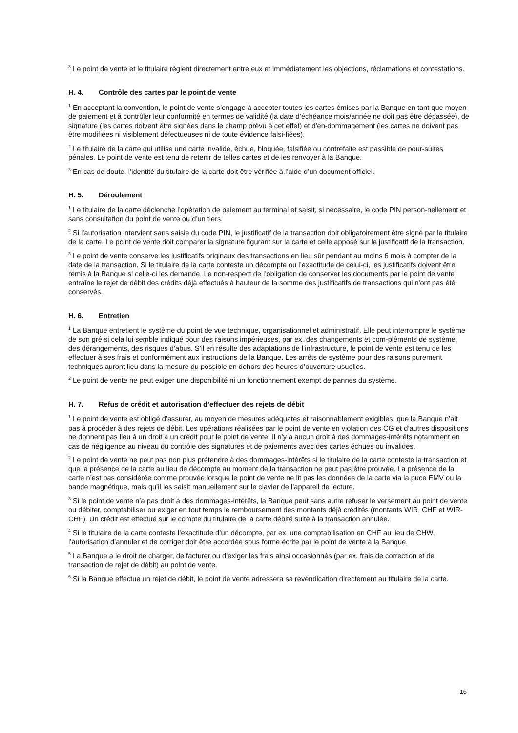<sup>3</sup> Le point de vente et le titulaire règlent directement entre eux et immédiatement les objections, réclamations et contestations.
H. 4. Contrôle des cartes par le point de vente
<sup>1</sup> En acceptant la convention, le point de vente s’engage à accepter toutes les cartes émises par la Banque en tant que moyen de paiement et à contrôler leur conformité en termes de validité (la date d’échéance mois/année ne doit pas être dépassée), de signature (les cartes doivent être signées dans le champ prévu à cet effet) et d'en-dommagement (les cartes ne doivent pas être modifiées ni visiblement défectueuses ni de toute évidence falsi-fiées).
<sup>2</sup> Le titulaire de la carte qui utilise une carte invalide, échue, bloquée, falsifiée ou contrefaite est passible de pour-suites pénales. Le point de vente est tenu de retenir de telles cartes et de les renvoyer à la Banque.
<sup>3</sup> En cas de doute, l’identité du titulaire de la carte doit être vérifiée à l’aide d’un document officiel.
H. 5. Déroulement
<sup>1</sup> Le titulaire de la carte déclenche l’opération de paiement au terminal et saisit, si nécessaire, le code PIN person-nellement et sans consultation du point de vente ou d’un tiers.
<sup>2</sup> Si l’autorisation intervient sans saisie du code PIN, le justificatif de la transaction doit obligatoirement être signé par le titulaire de la carte. Le point de vente doit comparer la signature figurant sur la carte et celle apposé sur le justificatif de la transaction.
<sup>3</sup> Le point de vente conserve les justificatifs originaux des transactions en lieu sûr pendant au moins 6 mois à compter de la date de la transaction. Si le titulaire de la carte conteste un décompte ou l’exactitude de celui-ci, les justificatifs doivent être remis à la Banque si celle-ci les demande. Le non-respect de l’obligation de conserver les documents par le point de vente entraîne le rejet de débit des crédits déjà effectués à hauteur de la somme des justificatifs de transactions qui n'ont pas été conservés.
H. 6. Entretien
<sup>1</sup> La Banque entretient le système du point de vue technique, organisationnel et administratif. Elle peut interrompre le système de son gré si cela lui semble indiqué pour des raisons impérieuses, par ex. des changements et com-pléments de système, des dérangements, des risques d’abus. S’il en résulte des adaptations de l’infrastructure, le point de vente est tenu de les effectuer à ses frais et conformément aux instructions de la Banque. Les arrêts de système pour des raisons purement techniques auront lieu dans la mesure du possible en dehors des heures d’ouverture usuelles.
<sup>2</sup> Le point de vente ne peut exiger une disponibilité ni un fonctionnement exempt de pannes du système.
H. 7. Refus de crédit et autorisation d’effectuer des rejets de débit
<sup>1</sup> Le point de vente est obligé d’assurer, au moyen de mesures adéquates et raisonnablement exigibles, que la Banque n’ait pas à procéder à des rejets de débit. Les opérations réalisées par le point de vente en violation des CG et d’autres dispositions ne donnent pas lieu à un droit à un crédit pour le point de vente. Il n’y a aucun droit à des dommages-intérêts notamment en cas de négligence au niveau du contrôle des signatures et de paiements avec des cartes échues ou invalides.
<sup>2</sup> Le point de vente ne peut pas non plus prétendre à des dommages-intérêts si le titulaire de la carte conteste la transaction et que la présence de la carte au lieu de décompte au moment de la transaction ne peut pas être prouvée. La présence de la carte n’est pas considérée comme prouvée lorsque le point de vente ne lit pas les données de la carte via la puce EMV ou la bande magnétique, mais qu’il les saisit manuellement sur le clavier de l’appareil de lecture.
<sup>3</sup> Si le point de vente n’a pas droit à des dommages-intérêts, la Banque peut sans autre refuser le versement au point de vente ou débiter, comptabiliser ou exiger en tout temps le remboursement des montants déjà crédités (montants WIR, CHF et WIR-CHF). Un crédit est effectué sur le compte du titulaire de la carte débité suite à la transaction annulée.
<sup>4</sup> Si le titulaire de la carte conteste l’exactitude d’un décompte, par ex. une comptabilisation en CHF au lieu de CHW, l’autorisation d’annuler et de corriger doit être accordée sous forme écrite par le point de vente à la Banque.
<sup>5</sup> La Banque a le droit de charger, de facturer ou d’exiger les frais ainsi occasionnés (par ex. frais de correction et de transaction de rejet de débit) au point de vente.
<sup>6</sup> Si la Banque effectue un rejet de débit, le point de vente adressera sa revendication directement au titulaire de la carte.
16